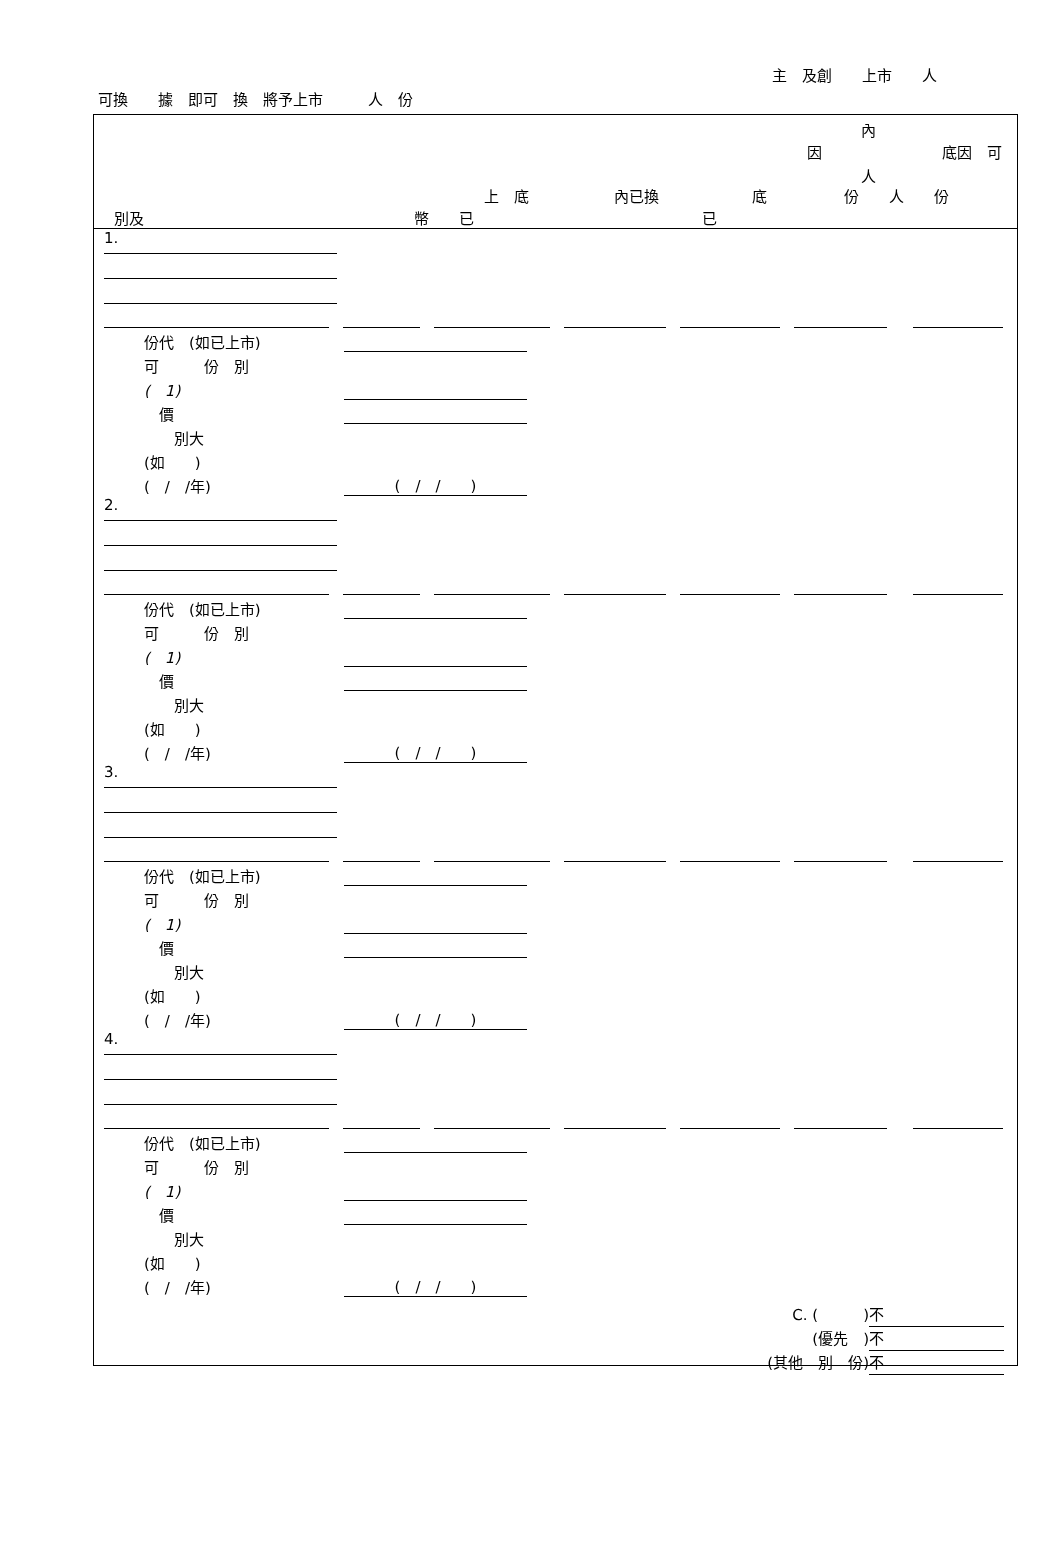主　及創　　上市　　人
可換　　據　即可　換　將予上市　　　人　份
內
因 底因　可
人
上　底 內已換 底 份　　人　　份
別及 幣　　已 已
1.
份代　(如已上市)
可　　　份　別
(　1)
　價
　　別大
(如　　)
(　/　/年) (　/　/　　)
2.
份代　(如已上市)
可　　　份　別
(　1)
　價
　　別大
(如　　)
(　/　/年) (　/　/　　)
3.
份代　(如已上市)
可　　　份　別
(　1)
　價
　　別大
(如　　)
(　/　/年) (　/　/　　)
4.
份代　(如已上市)
可　　　份　別
(　1)
　價
　　別大
(如　　)
(　/　/年) (　/　/　　)
C. (　　　) 不
(優先　) 不
(其他　別　份) 不